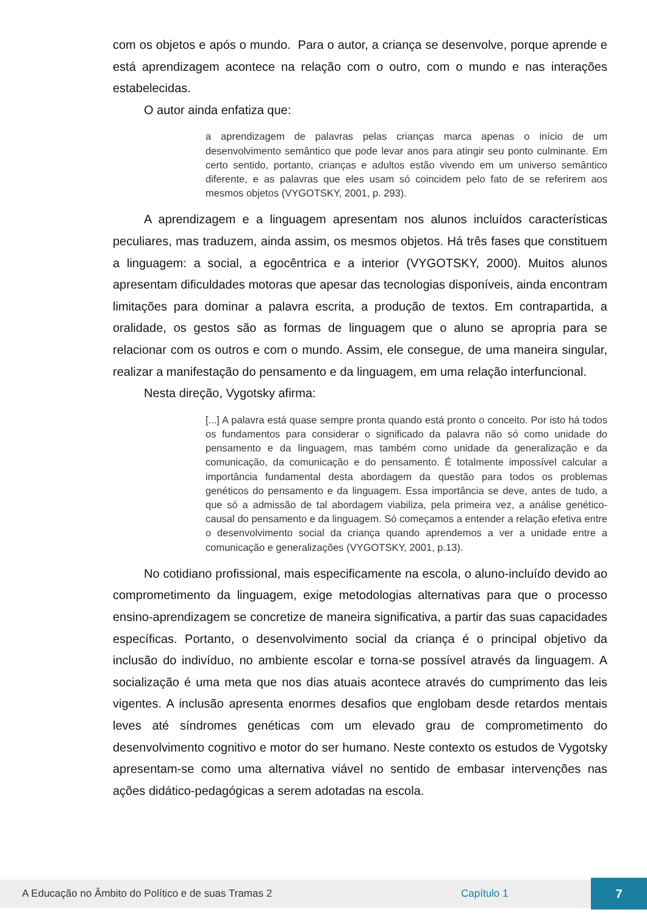com os objetos e após o mundo. Para o autor, a criança se desenvolve, porque aprende e está aprendizagem acontece na relação com o outro, com o mundo e nas interações estabelecidas.
O autor ainda enfatiza que:
a aprendizagem de palavras pelas crianças marca apenas o início de um desenvolvimento semântico que pode levar anos para atingir seu ponto culminante. Em certo sentido, portanto, crianças e adultos estão vivendo em um universo semântico diferente, e as palavras que eles usam só coincidem pelo fato de se referirem aos mesmos objetos (VYGOTSKY, 2001, p. 293).
A aprendizagem e a linguagem apresentam nos alunos incluídos características peculiares, mas traduzem, ainda assim, os mesmos objetos. Há três fases que constituem a linguagem: a social, a egocêntrica e a interior (VYGOTSKY, 2000). Muitos alunos apresentam dificuldades motoras que apesar das tecnologias disponíveis, ainda encontram limitações para dominar a palavra escrita, a produção de textos. Em contrapartida, a oralidade, os gestos são as formas de linguagem que o aluno se apropria para se relacionar com os outros e com o mundo. Assim, ele consegue, de uma maneira singular, realizar a manifestação do pensamento e da linguagem, em uma relação interfuncional.
Nesta direção, Vygotsky afirma:
[...] A palavra está quase sempre pronta quando está pronto o conceito. Por isto há todos os fundamentos para considerar o significado da palavra não só como unidade do pensamento e da linguagem, mas também como unidade da generalização e da comunicação, da comunicação e do pensamento. É totalmente impossível calcular a importância fundamental desta abordagem da questão para todos os problemas genéticos do pensamento e da linguagem. Essa importância se deve, antes de tudo, a que só a admissão de tal abordagem viabiliza, pela primeira vez, a análise genético-causal do pensamento e da linguagem. Só começamos a entender a relação efetiva entre o desenvolvimento social da criança quando aprendemos a ver a unidade entre a comunicação e generalizações (VYGOTSKY, 2001, p.13).
No cotidiano profissional, mais especificamente na escola, o aluno-incluído devido ao comprometimento da linguagem, exige metodologias alternativas para que o processo ensino-aprendizagem se concretize de maneira significativa, a partir das suas capacidades específicas. Portanto, o desenvolvimento social da criança é o principal objetivo da inclusão do indivíduo, no ambiente escolar e torna-se possível através da linguagem. A socialização é uma meta que nos dias atuais acontece através do cumprimento das leis vigentes. A inclusão apresenta enormes desafios que englobam desde retardos mentais leves até síndromes genéticas com um elevado grau de comprometimento do desenvolvimento cognitivo e motor do ser humano. Neste contexto os estudos de Vygotsky apresentam-se como uma alternativa viável no sentido de embasar intervenções nas ações didático-pedagógicas a serem adotadas na escola.
A Educação no Âmbito do Político e de suas Tramas 2 Capítulo 1 7